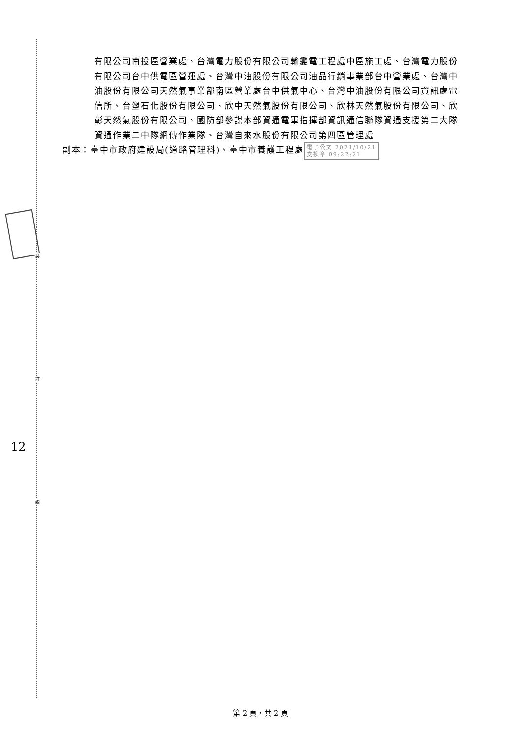有限公司南投區營業處、台灣電力股份有限公司輸變電工程處中區施工處、台灣電力股份有限公司台中供電區營運處、台灣中油股份有限公司油品行銷事業部台中營業處、台灣中油股份有限公司天然氣事業部南區營業處台中供氣中心、台灣中油股份有限公司資訊處電信所、台塑石化股份有限公司、欣中天然氣股份有限公司、欣林天然氣股份有限公司、欣彰天然氣股份有限公司、國防部參謀本部資通電軍指揮部資訊通信聯隊資通支援第二大隊資通作業二中隊網傳作業隊、台灣自來水股份有限公司第四區管理處
副本：臺中市政府建設局(道路管理科)、臺中市養護工程處 電子公文 2021/10/21
交換章 09:22:21
裝
訂
線
12
第 2 頁，共 2 頁